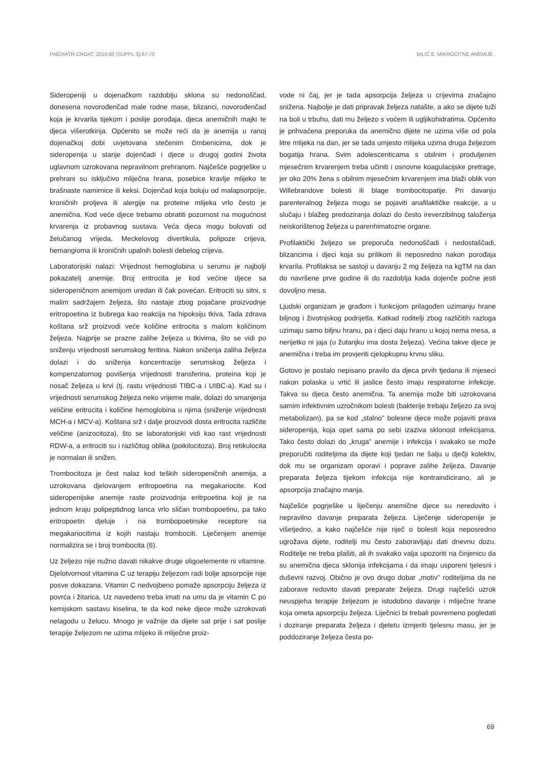PAEDIATR CROAT. 2016;60 (SUPPL 3):67-70 BILIĆ E. MIKROCITNE ANEMIJE.
Sideropeniji u dojenačkom razdoblju sklona su nedonoščad, donesena novorođenčad male rodne mase, blizanci, novorođenčad koja je krvarila tijekom i poslije porođaja, djeca anemičnih majki te djeca višerotkinja. Općenito se može reći da je anemija u ranoj dojenačkoj dobi uvjetovana stečenim čimbenicima, dok je sideropenija u starije dojenčadi i djece u drugoj godini života uglavnom uzrokovana nepravilnom prehranom. Najčešće pogrješke u prehrani su isključivo mliječna hrana, posebice kravlje mlijeko te brašnaste namirnice ili keksi. Dojenčad koja boluju od malapsorpcije, kroničnih proljeva ili alergije na proteine mlijeka vrlo često je anemična. Kod veće djece trebamo obratiti pozornost na mogućnost krvarenja iz probavnog sustava. Veća djeca mogu bolovati od želučanog vrijeda, Meckelovog divertikula, polipoze crijeva, hemangioma ili kroničnih upalnih bolesti debelog crijeva.
Laboratorijski nalazi: Vrijednost hemoglobina u serumu je najbolji pokazatelj anemije. Broj eritrocita je kod većine djece sa sideropeničnom anemijom uredan ili čak povećan. Eritrociti su sitni, s malim sadržajem željeza, što nastaje zbog pojačane proizvodnje eritropoetina iz bubrega kao reakcija na hipoksiju tkiva. Tada zdrava koštana srž proizvodi veće količine eritrocita s malom količinom željeza. Najprije se prazne zalihe željeza u tkivima, što se vidi po sniženju vrijednosti serumskog feritina. Nakon sniženja zaliha željeza dolazi i do sniženja koncentracije serumskog željeza i kompenzatornog povišenja vrijednosti transferina, proteina koji je nosač željeza u krvi (tj. rastu vrijednosti TIBC-a i UIBC-a). Kad su i vrijednosti serumskog željeza neko vrijeme male, dolazi do smanjenja veličine eritrocita i količine hemoglobina u njima (sniženje vrijednosti MCH-a i MCV-a). Koštana srž i dalje proizvodi dosta eritrocita različite veličine (anizocitoza), što se laboratorijski vidi kao rast vrijednosti RDW-a, a eritrociti su i različitog oblika (poikilocitoza). Broj retikulocita je normalan ili snižen.
Trombocitoza je čest nalaz kod teških sideropeničnih anemija, a uzrokovana djelovanjem eritropoetina na megakariocite. Kod sideropenijske anemije raste proizvodnja eritrpoetina koji je na jednom kraju polipeptidnog lanca vrlo sličan trombopoetinu, pa tako eritropoetin djeluje i na trombopoetinske receptore na megakariocitima iz kojih nastaju trombociti. Liječenjem anemije normalizira se i broj trombocita (6).
Uz željezo nije nužno davati nikakve druge oligoelemente ni vitamine. Djelotvornost vitamina C uz terapiju željezom radi bolje apsorpcije nije posve dokazana. Vitamin C nedvojbeno pomaže apsorpciju željeza iz povrća i žitarica. Uz navedeno treba imati na umu da je vitamin C po kemijskom sastavu kiselina, te da kod neke djece može uzrokovati nelagodu u želucu. Mnogo je važnije da dijete sat prije i sat poslije terapije željezom ne uzima mlijeko ili mliječne proiz-
vode ni čaj, jer je tada apsorpcija željeza u crijevima značajno snižena. Najbolje je dati pripravak željeza natašte, a ako se dijete tuži na boli u trbuhu, dati mu željezo s voćem ili ugljikohidratima. Općenito je prihvaćena preporuka da anemično dijete ne uzima više od pola litre mlijeka na dan, jer se tada umjesto mlijeka uzima druga željezom bogatija hrana. Svim adolescenticama s obilnim i produljenim mjesečnim krvarenjem treba učiniti i osnovne koagulacijske pretrage, jer oko 20% žena s obilnim mjesečnim krvarenjem ima blaži oblik von Willebrandove bolesti ili blage trombocitopatije. Pri davanju parenteralnog željeza mogu se pojaviti anafilaktičke reakcije, a u slučaju i blažeg predoziranja dolazi do često ireverzibilnog taloženja neiskorištenog željeza u parenhimatozne organe.
Profilaktički željezo se preporuča nedonoščadi i nedostaščadi, blizancima i djeci koja su prilikom ili neposredno nakon porođaja krvarila. Profilaksa se sastoji u davanju 2 mg željeza na kgTM na dan do navršene prve godine ili do razdoblja kada dojenče počne jesti dovoljno mesa.
Ljudski organizam je građom i funkcijom prilagođen uzimanju hrane biljnog i životnjskog podrijetla. Katkad roditelji zbog različitih razloga uzimaju samo biljnu hranu, pa i djeci daju hranu u kojoj nema mesa, a nerijetko ni jaja (u žutanjku ima dosta željeza). Većina takve djece je anemična i treba im provjeriti cjelopkupnu krvnu sliku.
Gotovo je postalo nepisano pravilo da djeca prvih tjedana ili mjeseci nakon polaska u vrtić ili jaslice često imaju respiratorne infekcije. Takva su djeca često anemična. Ta anemija može biti uzrokovana samim infektivnim uzročnikom bolesti (bakterije trebaju željezo za svoj metabolizam), pa se kod „stalno" bolesne djece može pojaviti prava sideropenija, koja opet sama po sebi izaziva sklonost infekcijama. Tako često dolazi do „kruga" anemije i infekcija i svakako se može preporučiti roditeljima da dijete koji tjedan ne šalju u dječji kolektiv, dok mu se organizam oporavi i poprave zalihe željeza. Davanje preparata željeza tijekom infekcija nije kontraindicirano, ali je apsorpcija značajno manja.
Najčešće pogrješke u liječenju anemične djece su neredovito i nepravilno davanje preparata željeza. Liječenje sideropenije je višetjedno, a kako najčešće nije riječ o bolesti koja neposredno ugrožava dijete, roditelji mu često zaboravljaju dati dnevnu dozu. Roditelje ne treba plašiti, ali ih svakako valja upozoriti na činjenicu da su anemična djeca sklonija infekcijama i da imaju usporeni tjelesni i duševni razvoj. Obično je ovo drugo dobar „motiv" roditeljima da ne zaborave redovito davati preparate željeza. Drugi najčešći uzrok neuspjeha terapije željezom je istodobno davanje i mliječne hrane koja ometa apsorpciju željeza. Liječnici bi trebali povremeno pogledati i doziranje preparata željeza i djetetu izmjeriti tjelesnu masu, jer je poddoziranje željeza česta po-
69